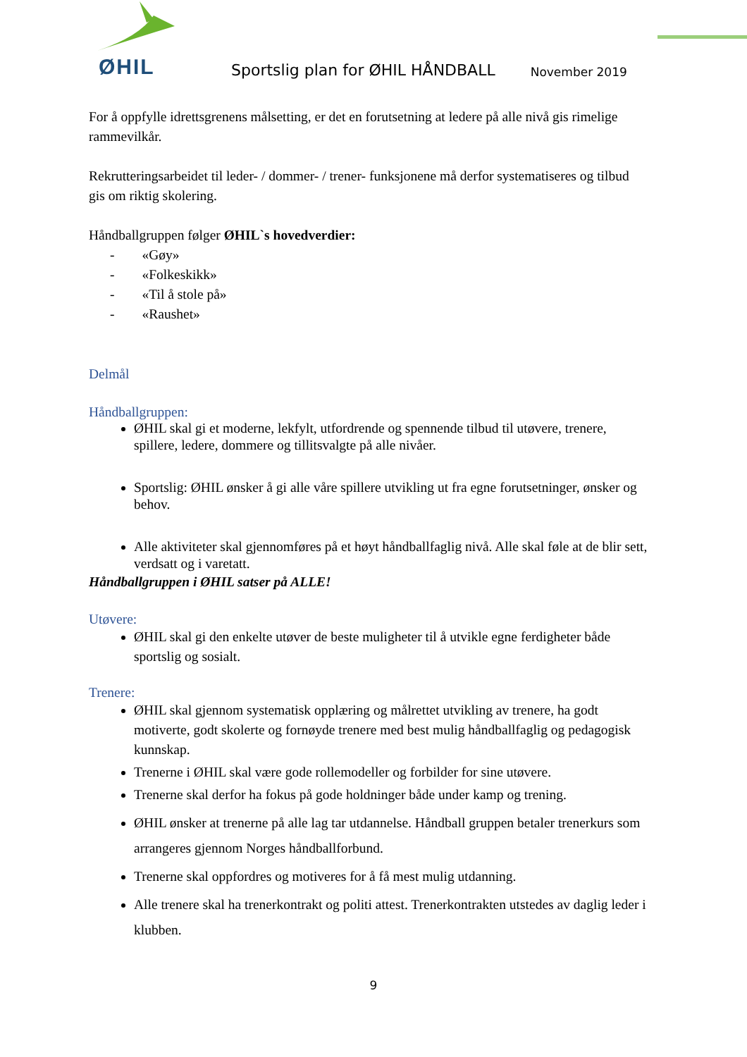ØHIL
Sportslig plan for ØHIL HÅNDBALL
November 2019
For å oppfylle idrettsgrenens målsetting, er det en forutsetning at ledere på alle nivå gis rimelige rammevilkår.
Rekrutteringsarbeidet til leder- / dommer- / trener- funksjonene må derfor systematiseres og tilbud gis om riktig skolering.
Håndballgruppen følger ØHIL`s hovedverdier:
- «Gøy»
- «Folkeskikk»
- «Til å stole på»
- «Raushet»
Delmål
Håndballgruppen:
ØHIL skal gi et moderne, lekfylt, utfordrende og spennende tilbud til utøvere, trenere, spillere, ledere, dommere og tillitsvalgte på alle nivåer.
Sportslig: ØHIL ønsker å gi alle våre spillere utvikling ut fra egne forutsetninger, ønsker og behov.
Alle aktiviteter skal gjennomføres på et høyt håndballfaglig nivå. Alle skal føle at de blir sett, verdsatt og i varetatt.
Håndballgruppen i ØHIL satser på ALLE!
Utøvere:
ØHIL skal gi den enkelte utøver de beste muligheter til å utvikle egne ferdigheter både sportslig og sosialt.
Trenere:
ØHIL skal gjennom systematisk opplæring og målrettet utvikling av trenere, ha godt motiverte, godt skolerte og fornøyde trenere med best mulig håndballfaglig og pedagogisk kunnskap.
Trenerne i ØHIL skal være gode rollemodeller og forbilder for sine utøvere.
Trenerne skal derfor ha fokus på gode holdninger både under kamp og trening.
ØHIL ønsker at trenerne på alle lag tar utdannelse. Håndball gruppen betaler trenerkurs som arrangeres gjennom Norges håndballforbund.
Trenerne skal oppfordres og motiveres for å få mest mulig utdanning.
Alle trenere skal ha trenerkontrakt og politi attest. Trenerkontrakten utstedes av daglig leder i klubben.
9